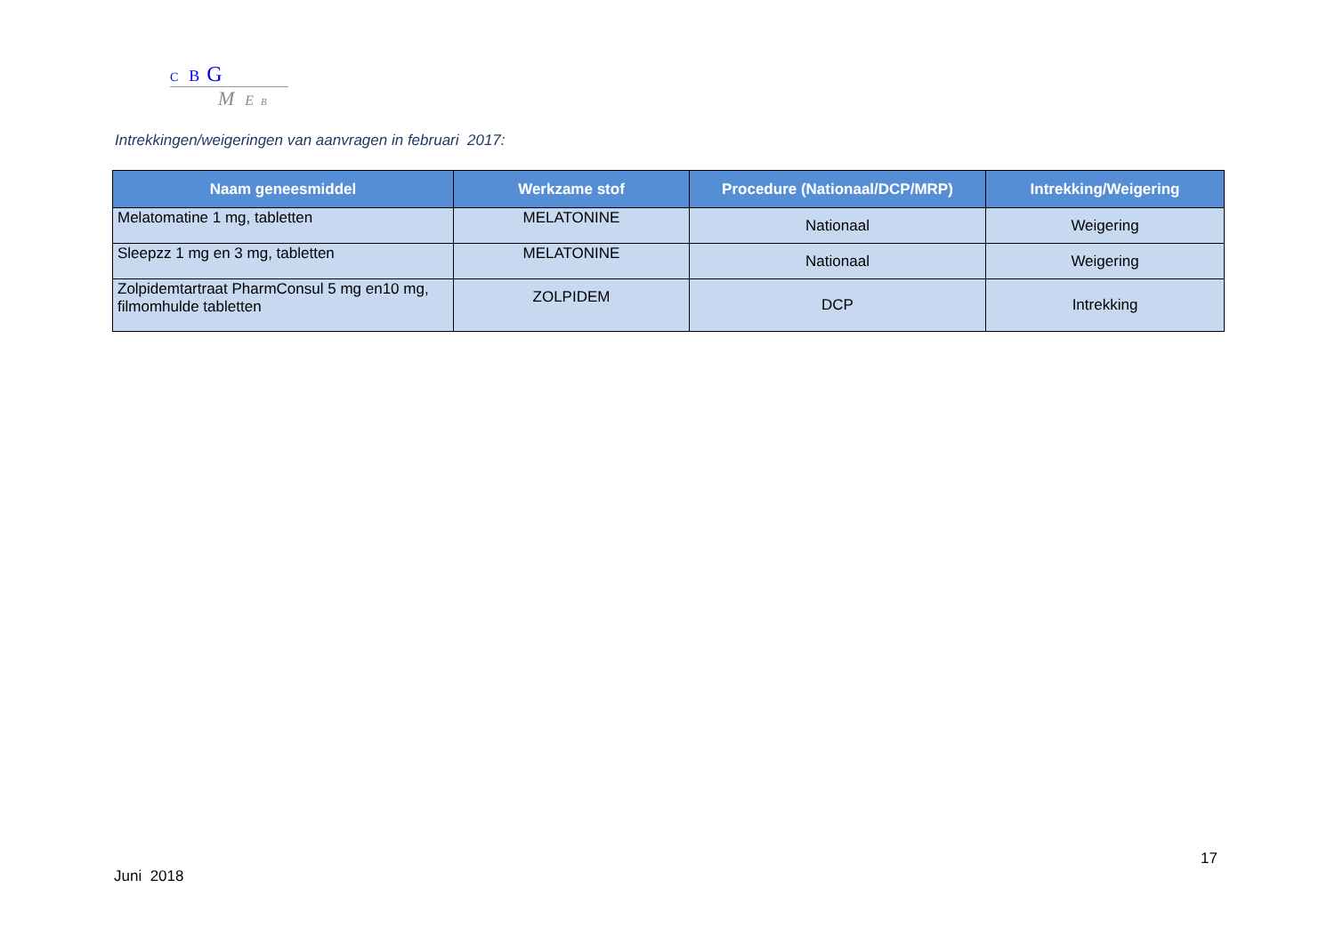C B G
M E B
Intrekkingen/weigeringen van aanvragen in februari 2017:
| Naam geneesmiddel | Werkzame stof | Procedure (Nationaal/DCP/MRP) | Intrekking/Weigering |
| --- | --- | --- | --- |
| Melatomatine 1 mg, tabletten | MELATONINE | Nationaal | Weigering |
| Sleepzz 1 mg en 3 mg, tabletten | MELATONINE | Nationaal | Weigering |
| Zolpidemtartraat PharmConsul 5 mg en10 mg, filmomhulde tabletten | ZOLPIDEM | DCP | Intrekking |
17
Juni 2018